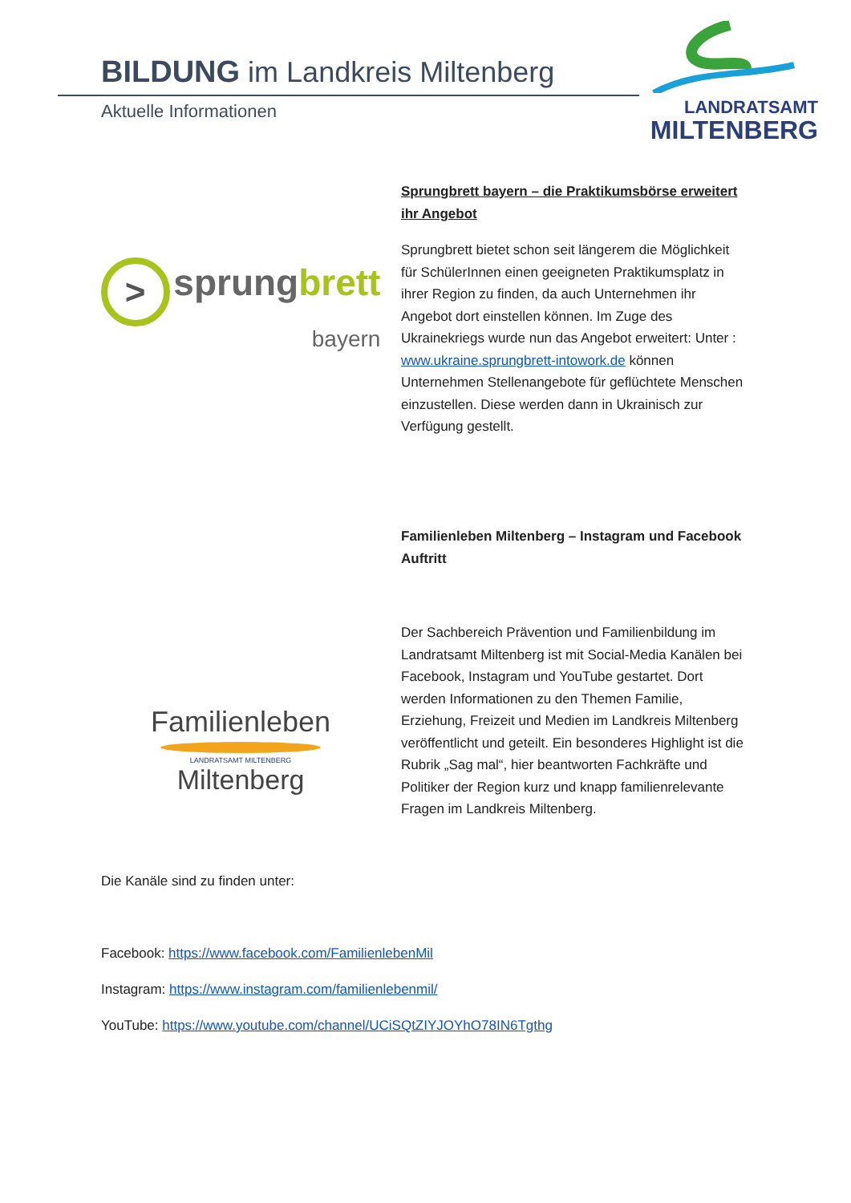BILDUNG im Landkreis Miltenberg
Aktuelle Informationen
LANDRATSAMT
MILTENBERG
> sprung brett
bayern
Sprungbrett bayern – die Praktikumsbörse erweitert ihr Angebot
Sprungbrett bietet schon seit längerem die Möglichkeit für SchülerInnen einen geeigneten Praktikumsplatz in ihrer Region zu finden, da auch Unternehmen ihr Angebot dort einstellen können. Im Zuge des Ukrainekriegs wurde nun das Angebot erweitert: Unter : www.ukraine.sprungbrett-intowork.de können Unternehmen Stellenangebote für geflüchtete Menschen einzustellen. Diese werden dann in Ukrainisch zur Verfügung gestellt.
Familienleben
LANDRATSAMT MILTENBERG
Miltenberg
Familienleben Miltenberg – Instagram und Facebook Auftritt
Der Sachbereich Prävention und Familienbildung im Landratsamt Miltenberg ist mit Social-Media Kanälen bei Facebook, Instagram und YouTube gestartet. Dort werden Informationen zu den Themen Familie, Erziehung, Freizeit und Medien im Landkreis Miltenberg veröffentlicht und geteilt. Ein besonderes Highlight ist die Rubrik „Sag mal“, hier beantworten Fachkräfte und Politiker der Region kurz und knapp familienrelevante Fragen im Landkreis Miltenberg.
Die Kanäle sind zu finden unter:
Facebook: https://www.facebook.com/FamilienlebenMil
Instagram: https://www.instagram.com/familienlebenmil/
YouTube: https://www.youtube.com/channel/UCiSQtZIYJOYhO78IN6Tgthg